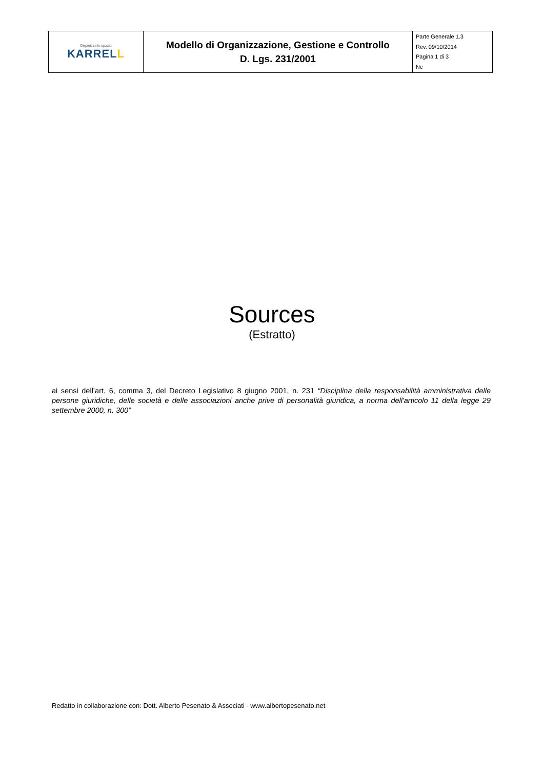| Organizza lo spazio KARREL L | Modello di Organizzazione, Gestione e Controllo D. Lgs. 231/2001 | Parte Generale 1.3 Rev. 09/10/2014 Pagina 1 di 3 Nc |
Sources
(Estratto)
ai sensi dell’art. 6, comma 3, del Decreto Legislativo 8 giugno 2001, n. 231 “Disciplina della responsabilità amministrativa delle persone giuridiche, delle società e delle associazioni anche prive di personalità giuridica, a norma dell'articolo 11 della legge 29 settembre 2000, n. 300”
Redatto in collaborazione con: Dott. Alberto Pesenato & Associati - www.albertopesenato.net